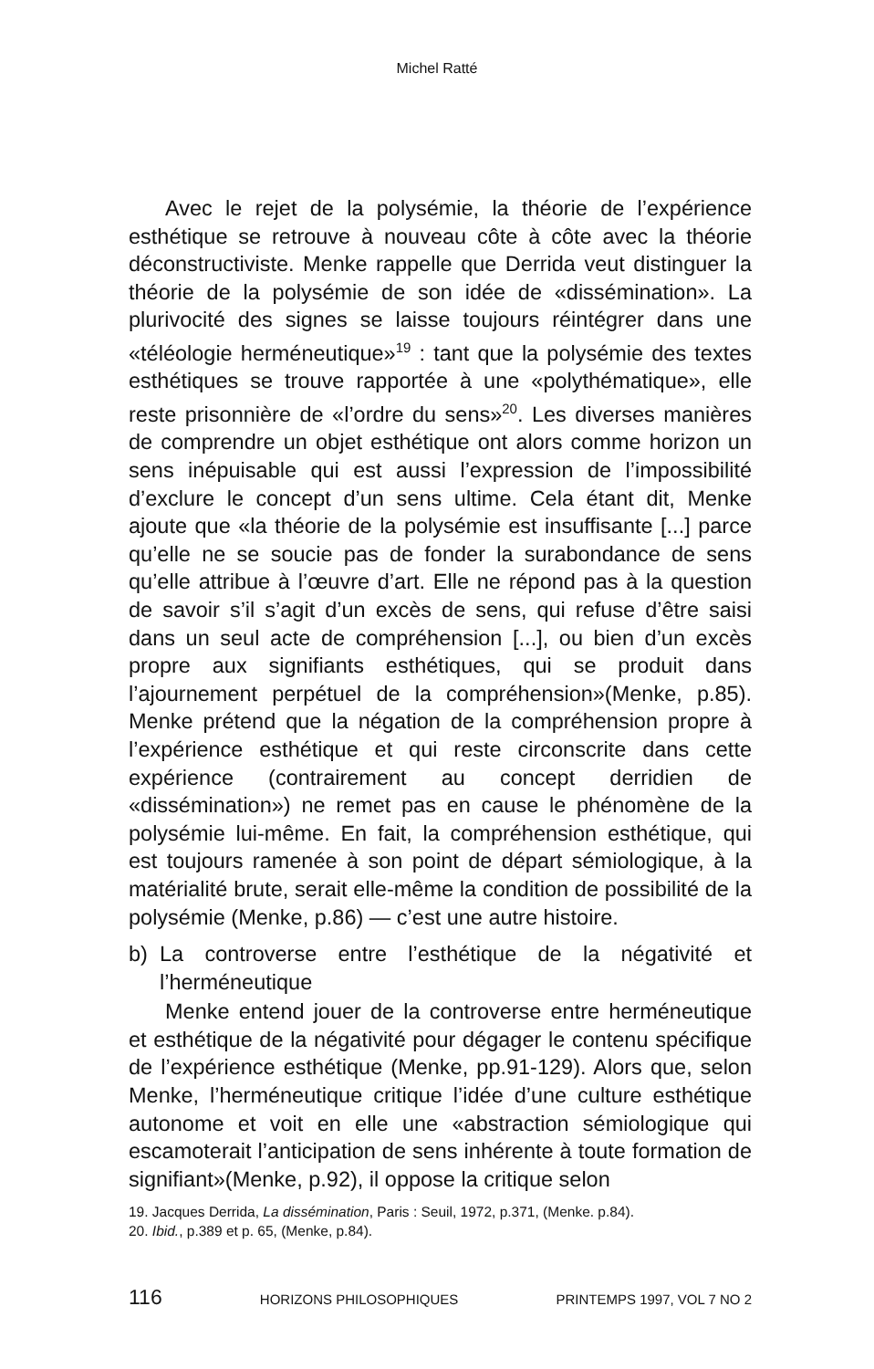Michel Ratté
Avec le rejet de la polysémie, la théorie de l’expérience esthétique se retrouve à nouveau côte à côte avec la théorie déconstructiviste. Menke rappelle que Derrida veut distinguer la théorie de la polysémie de son idée de «dissémination». La plurivocité des signes se laisse toujours réintégrer dans une «téléologie herméneutique»<sup>19</sup> : tant que la polysémie des textes esthétiques se trouve rapportée à une «polythématique», elle reste prisonnière de «l’ordre du sens»<sup>20</sup>. Les diverses manières de comprendre un objet esthétique ont alors comme horizon un sens inépuisable qui est aussi l’expression de l’impossibilité d’exclure le concept d’un sens ultime. Cela étant dit, Menke ajoute que «la théorie de la polysémie est insuffisante [...] parce qu’elle ne se soucie pas de fonder la surabondance de sens qu’elle attribue à l’œuvre d’art. Elle ne répond pas à la question de savoir s’il s’agit d’un excès de sens, qui refuse d’être saisi dans un seul acte de compréhension [...], ou bien d’un excès propre aux signifiants esthétiques, qui se produit dans l’ajournement perpétuel de la compréhension»(Menke, p.85). Menke prétend que la négation de la compréhension propre à l’expérience esthétique et qui reste circonscrite dans cette expérience (contrairement au concept derridien de «dissémination») ne remet pas en cause le phénomène de la polysémie lui-même. En fait, la compréhension esthétique, qui est toujours ramenée à son point de départ sémiologique, à la matérialité brute, serait elle-même la condition de possibilité de la polysémie (Menke, p.86) — c’est une autre histoire.
b) La controverse entre l’esthétique de la négativité et l’herméneutique
Menke entend jouer de la controverse entre herméneutique et esthétique de la négativité pour dégager le contenu spécifique de l’expérience esthétique (Menke, pp.91-129). Alors que, selon Menke, l’herméneutique critique l’idée d’une culture esthétique autonome et voit en elle une «abstraction sémiologique qui escamoterait l’anticipation de sens inhérente à toute formation de signifiant»(Menke, p.92), il oppose la critique selon
19. Jacques Derrida, La dissémination, Paris : Seuil, 1972, p.371, (Menke. p.84).
20. Ibid., p.389 et p. 65, (Menke, p.84).
116 HORIZONS PHILOSOPHIQUES PRINTEMPS 1997, VOL 7 NO 2